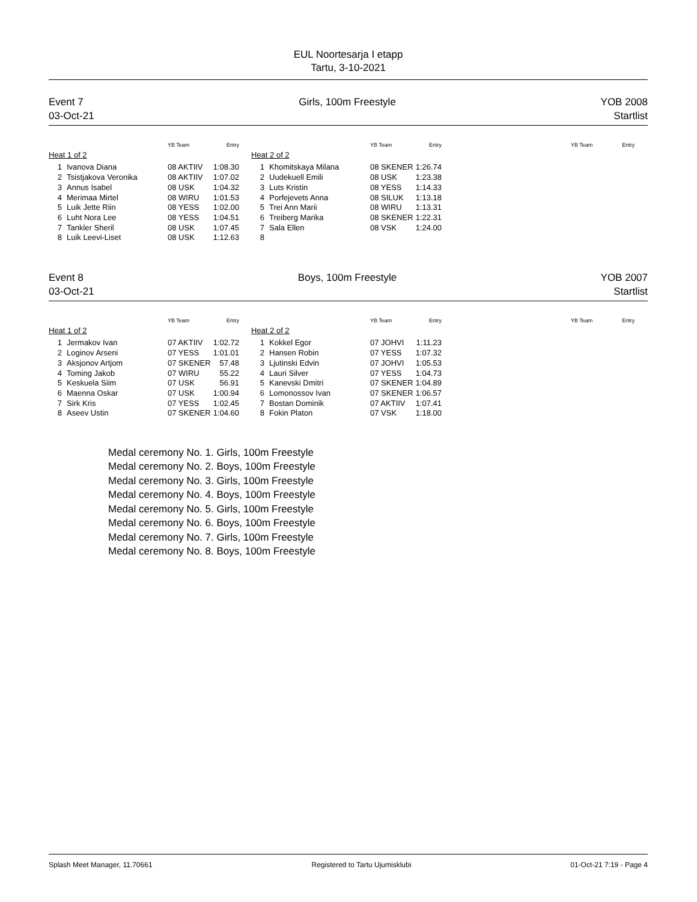EUL Noortesarja I etapp
Tartu, 3-10-2021
Event 7
03-Oct-21
Girls, 100m Freestyle YOB 2008
Startlist
| | | YB Team | Entry | | | | YB Team | Entry | | YB Team | Entry |
| --- | --- | --- | --- | --- | --- | --- | --- | --- | --- | --- | --- |
| Heat 1 of 2 | | | | | Heat 2 of 2 | | | | | | |
| 1 | Ivanova Diana | 08 AKTIIV | 1:08.30 | | 1 | Khomitskaya Milana | 08 SKENER | 1:26.74 | | | |
| 2 | Tsistjakova Veronika | 08 AKTIIV | 1:07.02 | | 2 | Uudekuell Emili | 08 USK | 1:23.38 | | | |
| 3 | Annus Isabel | 08 USK | 1:04.32 | | 3 | Luts Kristin | 08 YESS | 1:14.33 | | | |
| 4 | Merimaa Mirtel | 08 WIRU | 1:01.53 | | 4 | Porfejevets Anna | 08 SILUK | 1:13.18 | | | |
| 5 | Luik Jette Riin | 08 YESS | 1:02.00 | | 5 | Trei Ann Marii | 08 WIRU | 1:13.31 | | | |
| 6 | Luht Nora Lee | 08 YESS | 1:04.51 | | 6 | Treiberg Marika | 08 SKENER | 1:22.31 | | | |
| 7 | Tankler Sheril | 08 USK | 1:07.45 | | 7 | Sala Ellen | 08 VSK | 1:24.00 | | | |
| 8 | Luik Leevi-Liset | 08 USK | 1:12.63 | | 8 | | | | | | |
Event 8
03-Oct-21
Boys, 100m Freestyle YOB 2007
Startlist
| | | YB Team | Entry | | | | YB Team | Entry | | YB Team | Entry |
| --- | --- | --- | --- | --- | --- | --- | --- | --- | --- | --- | --- |
| Heat 1 of 2 | | | | | Heat 2 of 2 | | | | | | |
| 1 | Jermakov Ivan | 07 AKTIIV | 1:02.72 | | 1 | Kokkel Egor | 07 JOHVI | 1:11.23 | | | |
| 2 | Loginov Arseni | 07 YESS | 1:01.01 | | 2 | Hansen Robin | 07 YESS | 1:07.32 | | | |
| 3 | Aksjonov Artjom | 07 SKENER | 57.48 | | 3 | Ljutinski Edvin | 07 JOHVI | 1:05.53 | | | |
| 4 | Toming Jakob | 07 WIRU | 55.22 | | 4 | Lauri Silver | 07 YESS | 1:04.73 | | | |
| 5 | Keskuela Siim | 07 USK | 56.91 | | 5 | Kanevski Dmitri | 07 SKENER | 1:04.89 | | | |
| 6 | Maenna Oskar | 07 USK | 1:00.94 | | 6 | Lomonossov Ivan | 07 SKENER | 1:06.57 | | | |
| 7 | Sirk Kris | 07 YESS | 1:02.45 | | 7 | Bostan Dominik | 07 AKTIIV | 1:07.41 | | | |
| 8 | Aseev Ustin | 07 SKENER | 1:04.60 | | 8 | Fokin Platon | 07 VSK | 1:18.00 | | | |
Medal ceremony No. 1. Girls, 100m Freestyle
Medal ceremony No. 2. Boys, 100m Freestyle
Medal ceremony No. 3. Girls, 100m Freestyle
Medal ceremony No. 4. Boys, 100m Freestyle
Medal ceremony No. 5. Girls, 100m Freestyle
Medal ceremony No. 6. Boys, 100m Freestyle
Medal ceremony No. 7. Girls, 100m Freestyle
Medal ceremony No. 8. Boys, 100m Freestyle
Splash Meet Manager, 11.70661 Registered to Tartu Ujumisklubi 01-Oct-21 7:19 - Page 4